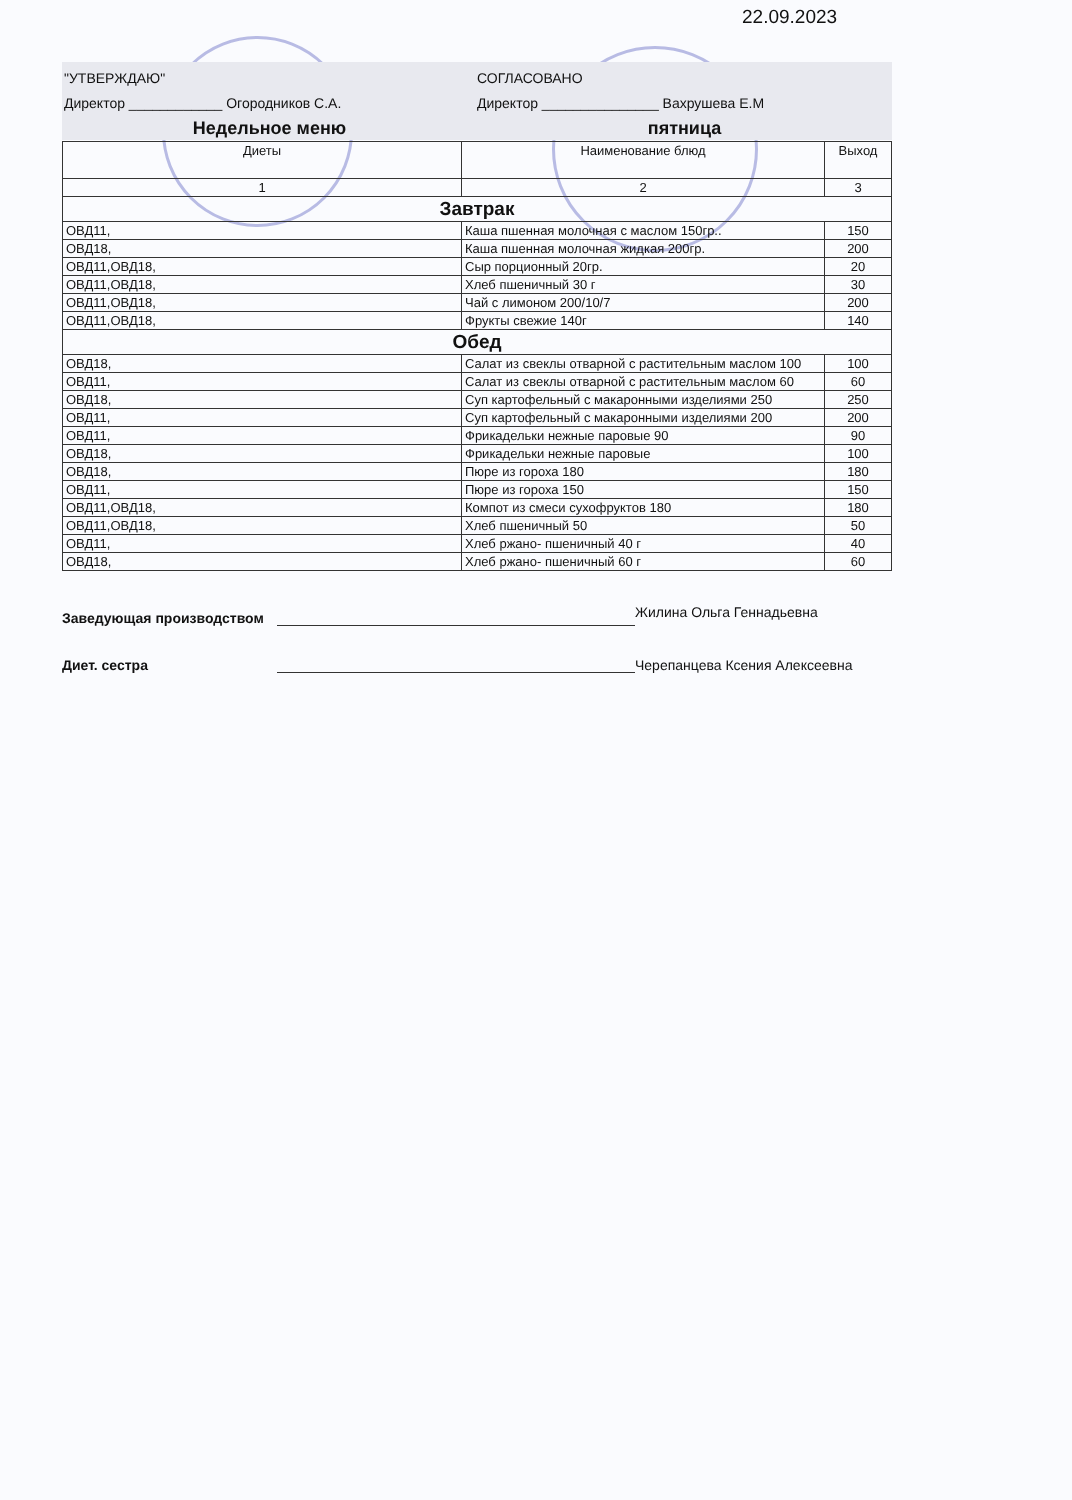22.09.2023
"УТВЕРЖДАЮ"
Директор ____________ Огородников С.А.
СОГЛАСОВАНО
Директор _______________ Вахрушева Е.М
Недельное меню пятница
| Диеты | Наименование блюд | Выход |
| --- | --- | --- |
| 1 | 2 | 3 |
| Завтрак | | |
| ОВД11, | Каша пшенная молочная с маслом 150гр.. | 150 |
| ОВД18, | Каша пшенная молочная жидкая 200гр. | 200 |
| ОВД11,ОВД18, | Сыр порционный 20гр. | 20 |
| ОВД11,ОВД18, | Хлеб пшеничный 30 г | 30 |
| ОВД11,ОВД18, | Чай с лимоном 200/10/7 | 200 |
| ОВД11,ОВД18, | Фрукты свежие 140г | 140 |
| Обед | | |
| ОВД18, | Салат из свеклы отварной с растительным маслом 100 | 100 |
| ОВД11, | Салат из свеклы отварной с растительным маслом 60 | 60 |
| ОВД18, | Суп картофельный с макаронными изделиями 250 | 250 |
| ОВД11, | Суп картофельный с макаронными изделиями 200 | 200 |
| ОВД11, | Фрикадельки нежные паровые 90 | 90 |
| ОВД18, | Фрикадельки нежные паровые | 100 |
| ОВД18, | Пюре из гороха 180 | 180 |
| ОВД11, | Пюре из гороха 150 | 150 |
| ОВД11,ОВД18, | Компот из смеси сухофруктов 180 | 180 |
| ОВД11,ОВД18, | Хлеб пшеничный 50 | 50 |
| ОВД11, | Хлеб ржано- пшеничный 40 г | 40 |
| ОВД18, | Хлеб ржано- пшеничный 60 г | 60 |
Заведующая производством
Жилина Ольга Геннадьевна
Диет. сестра
Черепанцева Ксения Алексеевна